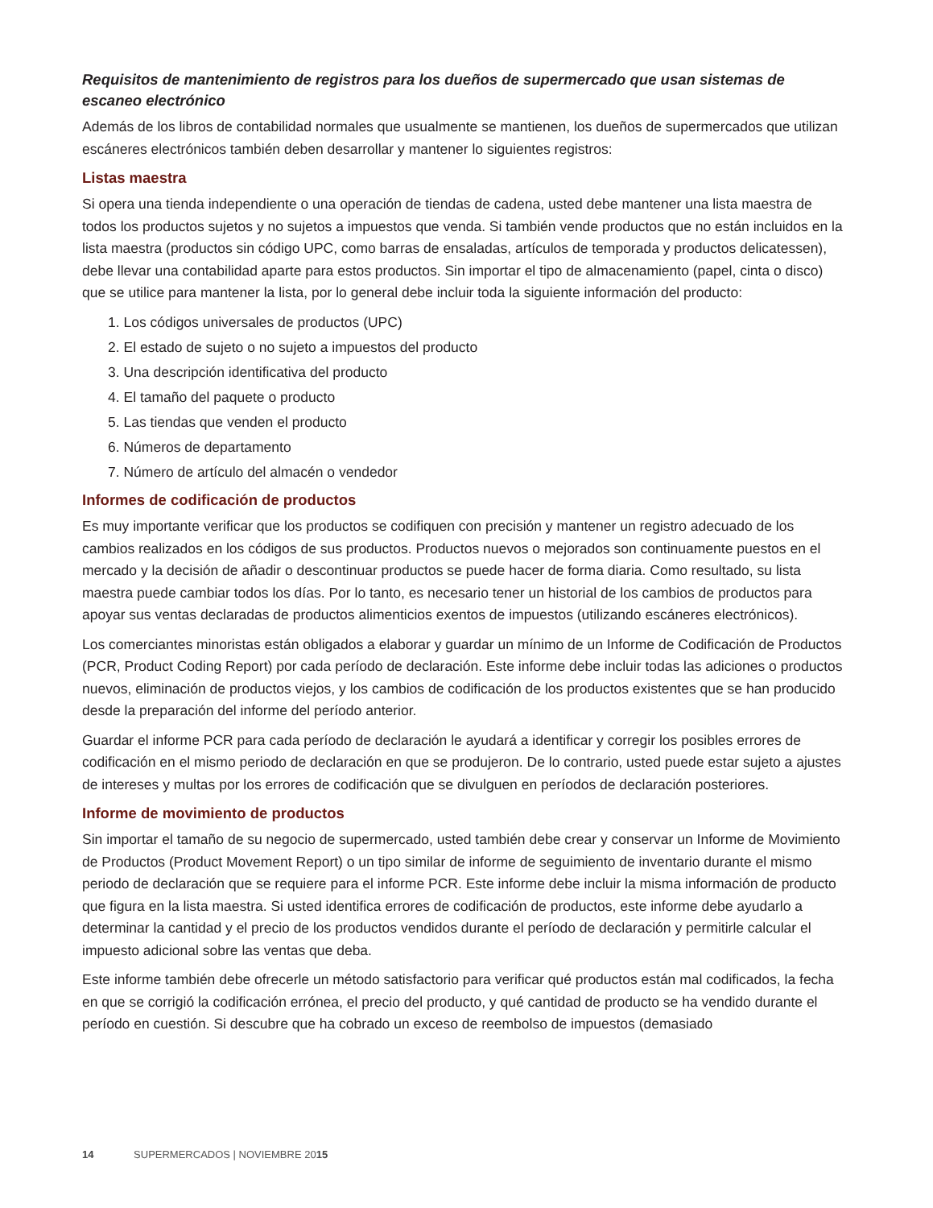Requisitos de mantenimiento de registros para los dueños de supermercado que usan sistemas de escaneo electrónico
Además de los libros de contabilidad normales que usualmente se mantienen, los dueños de supermercados que utilizan escáneres electrónicos también deben desarrollar y mantener lo siguientes registros:
Listas maestra
Si opera una tienda independiente o una operación de tiendas de cadena, usted debe mantener una lista maestra de todos los productos sujetos y no sujetos a impuestos que venda. Si también vende productos que no están incluidos en la lista maestra (productos sin código UPC, como barras de ensaladas, artículos de temporada y productos delicatessen), debe llevar una contabilidad aparte para estos productos. Sin importar el tipo de almacenamiento (papel, cinta o disco) que se utilice para mantener la lista, por lo general debe incluir toda la siguiente información del producto:
1. Los códigos universales de productos (UPC)
2. El estado de sujeto o no sujeto a impuestos del producto
3. Una descripción identificativa del producto
4. El tamaño del paquete o producto
5. Las tiendas que venden el producto
6. Números de departamento
7. Número de artículo del almacén o vendedor
Informes de codificación de productos
Es muy importante verificar que los productos se codifiquen con precisión y mantener un registro adecuado de los cambios realizados en los códigos de sus productos. Productos nuevos o mejorados son continuamente puestos en el mercado y la decisión de añadir o descontinuar productos se puede hacer de forma diaria. Como resultado, su lista maestra puede cambiar todos los días. Por lo tanto, es necesario tener un historial de los cambios de productos para apoyar sus ventas declaradas de productos alimenticios exentos de impuestos (utilizando escáneres electrónicos).
Los comerciantes minoristas están obligados a elaborar y guardar un mínimo de un Informe de Codificación de Productos (PCR, Product Coding Report) por cada período de declaración. Este informe debe incluir todas las adiciones o productos nuevos, eliminación de productos viejos, y los cambios de codificación de los productos existentes que se han producido desde la preparación del informe del período anterior.
Guardar el informe PCR para cada período de declaración le ayudará a identificar y corregir los posibles errores de codificación en el mismo periodo de declaración en que se produjeron. De lo contrario, usted puede estar sujeto a ajustes de intereses y multas por los errores de codificación que se divulguen en períodos de declaración posteriores.
Informe de movimiento de productos
Sin importar el tamaño de su negocio de supermercado, usted también debe crear y conservar un Informe de Movimiento de Productos (Product Movement Report) o un tipo similar de informe de seguimiento de inventario durante el mismo periodo de declaración que se requiere para el informe PCR. Este informe debe incluir la misma información de producto que figura en la lista maestra. Si usted identifica errores de codificación de productos, este informe debe ayudarlo a determinar la cantidad y el precio de los productos vendidos durante el período de declaración y permitirle calcular el impuesto adicional sobre las ventas que deba.
Este informe también debe ofrecerle un método satisfactorio para verificar qué productos están mal codificados, la fecha en que se corrigió la codificación errónea, el precio del producto, y qué cantidad de producto se ha vendido durante el período en cuestión. Si descubre que ha cobrado un exceso de reembolso de impuestos (demasiado
14 SUPERMERCADOS | NOVIEMBRE 2015